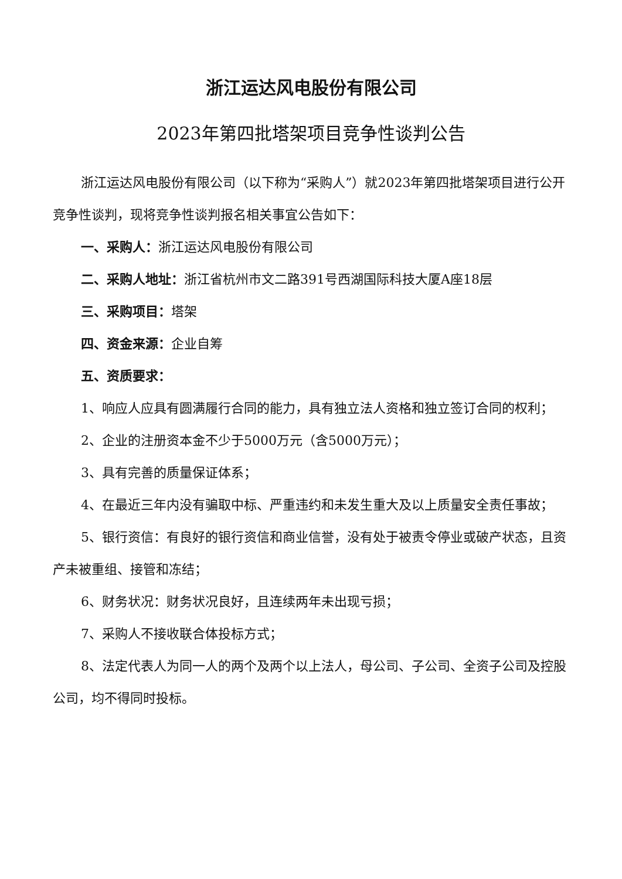浙江运达风电股份有限公司
2023年第四批塔架项目竞争性谈判公告
浙江运达风电股份有限公司（以下称为“采购人”）就2023年第四批塔架项目进行公开竞争性谈判，现将竞争性谈判报名相关事宜公告如下：
一、采购人：浙江运达风电股份有限公司
二、采购人地址：浙江省杭州市文二路391号西湖国际科技大厦A座18层
三、采购项目：塔架
四、资金来源：企业自筹
五、资质要求：
1、响应人应具有圆满履行合同的能力，具有独立法人资格和独立签订合同的权利；
2、企业的注册资本金不少于5000万元（含5000万元）；
3、具有完善的质量保证体系；
4、在最近三年内没有骗取中标、严重违约和未发生重大及以上质量安全责任事故；
5、银行资信：有良好的银行资信和商业信誉，没有处于被责令停业或破产状态，且资产未被重组、接管和冻结；
6、财务状况：财务状况良好，且连续两年未出现亏损；
7、采购人不接收联合体投标方式；
8、法定代表人为同一人的两个及两个以上法人，母公司、子公司、全资子公司及控股公司，均不得同时投标。